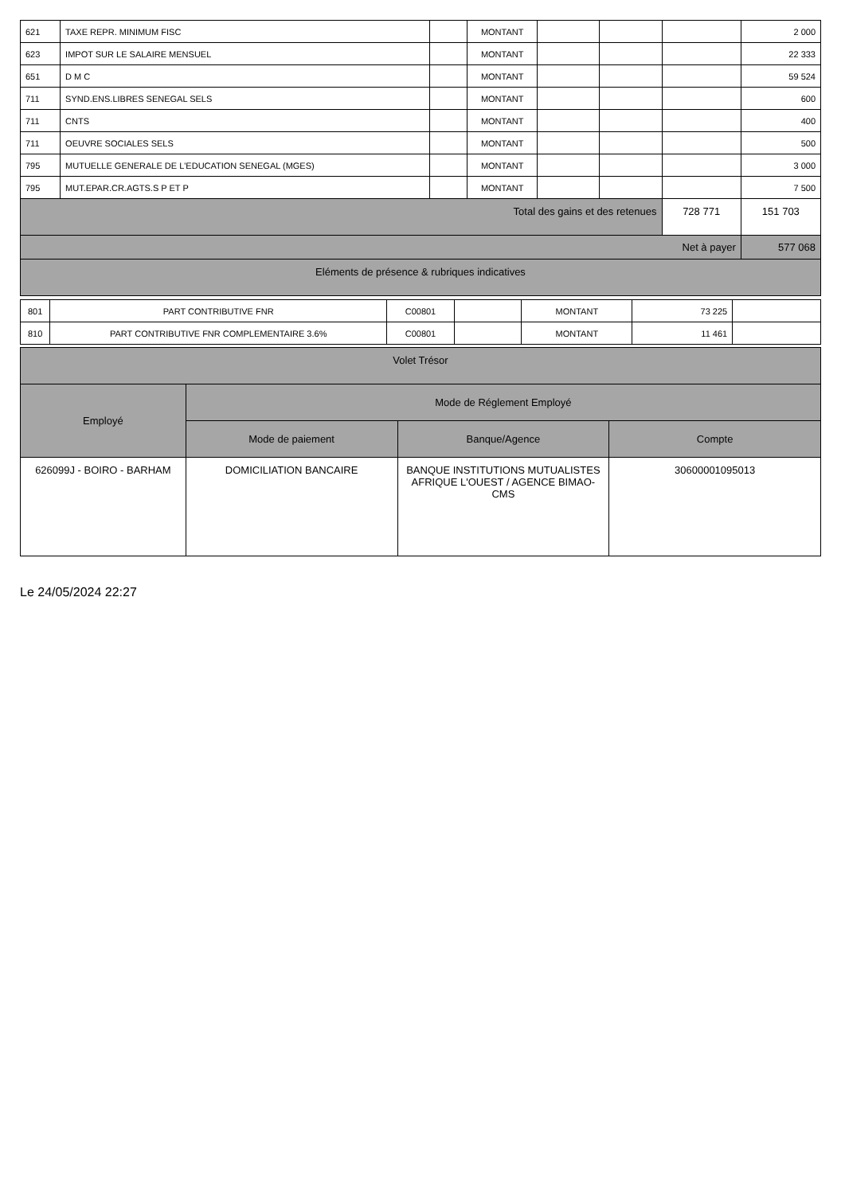| 621 | TAXE REPR. MINIMUM FISC | | MONTANT | | | | 2 000 |
| 623 | IMPOT SUR LE SALAIRE MENSUEL | | MONTANT | | | | 22 333 |
| 651 | D M C | | MONTANT | | | | 59 524 |
| 711 | SYND.ENS.LIBRES SENEGAL SELS | | MONTANT | | | | 600 |
| 711 | CNTS | | MONTANT | | | | 400 |
| 711 | OEUVRE SOCIALES SELS | | MONTANT | | | | 500 |
| 795 | MUTUELLE GENERALE DE L'EDUCATION SENEGAL (MGES) | | MONTANT | | | | 3 000 |
| 795 | MUT.EPAR.CR.AGTS.S P ET P | | MONTANT | | | | 7 500 |
| Total des gains et des retenues | | | | | | 728 771 | 151 703 |
| Net à payer | | | | | | | 577 068 |
| Eléments de présence & rubriques indicatives | | | | | | | |
| 801 | PART CONTRIBUTIVE FNR | C00801 | | MONTANT | 73 225 | |
| 810 | PART CONTRIBUTIVE FNR COMPLEMENTAIRE 3.6% | C00801 | | MONTANT | 11 461 | |
| Volet Trésor | | | |
| Employé | Mode de Réglement Employé | | |
| | Mode de paiement | Banque/Agence | Compte |
| 626099J - BOIRO - BARHAM | DOMICILIATION BANCAIRE | BANQUE INSTITUTIONS MUTUALISTES AFRIQUE L'OUEST / AGENCE BIMAO-CMS | 30600001095013 |
Le 24/05/2024 22:27